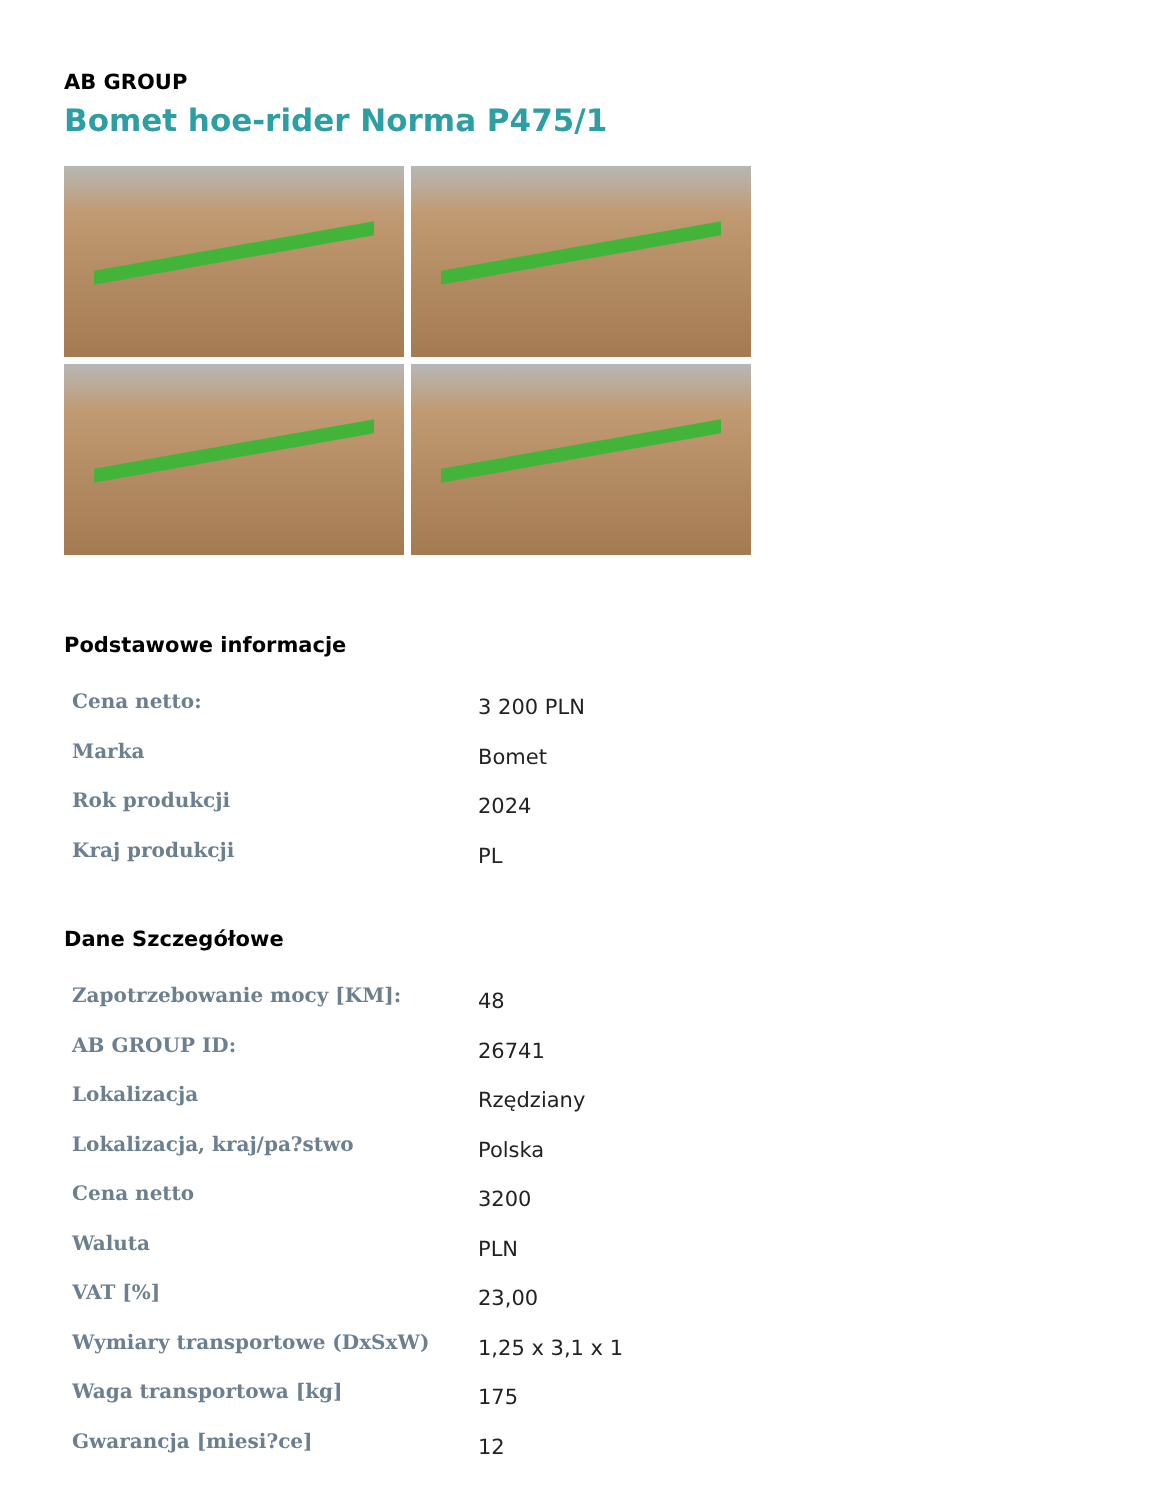AB GROUP
Bomet hoe-rider Norma P475/1
Podstawowe informacje
| Cena netto: | 3 200 PLN |
| Marka | Bomet |
| Rok produkcji | 2024 |
| Kraj produkcji | PL |
Dane Szczegółowe
| Zapotrzebowanie mocy [KM]: | 48 |
| AB GROUP ID: | 26741 |
| Lokalizacja | Rzędziany |
| Lokalizacja, kraj/pa?stwo | Polska |
| Cena netto | 3200 |
| Waluta | PLN |
| VAT [%] | 23,00 |
| Wymiary transportowe (DxSxW) | 1,25 x 3,1 x 1 |
| Waga transportowa [kg] | 175 |
| Gwarancja [miesi?ce] | 12 |